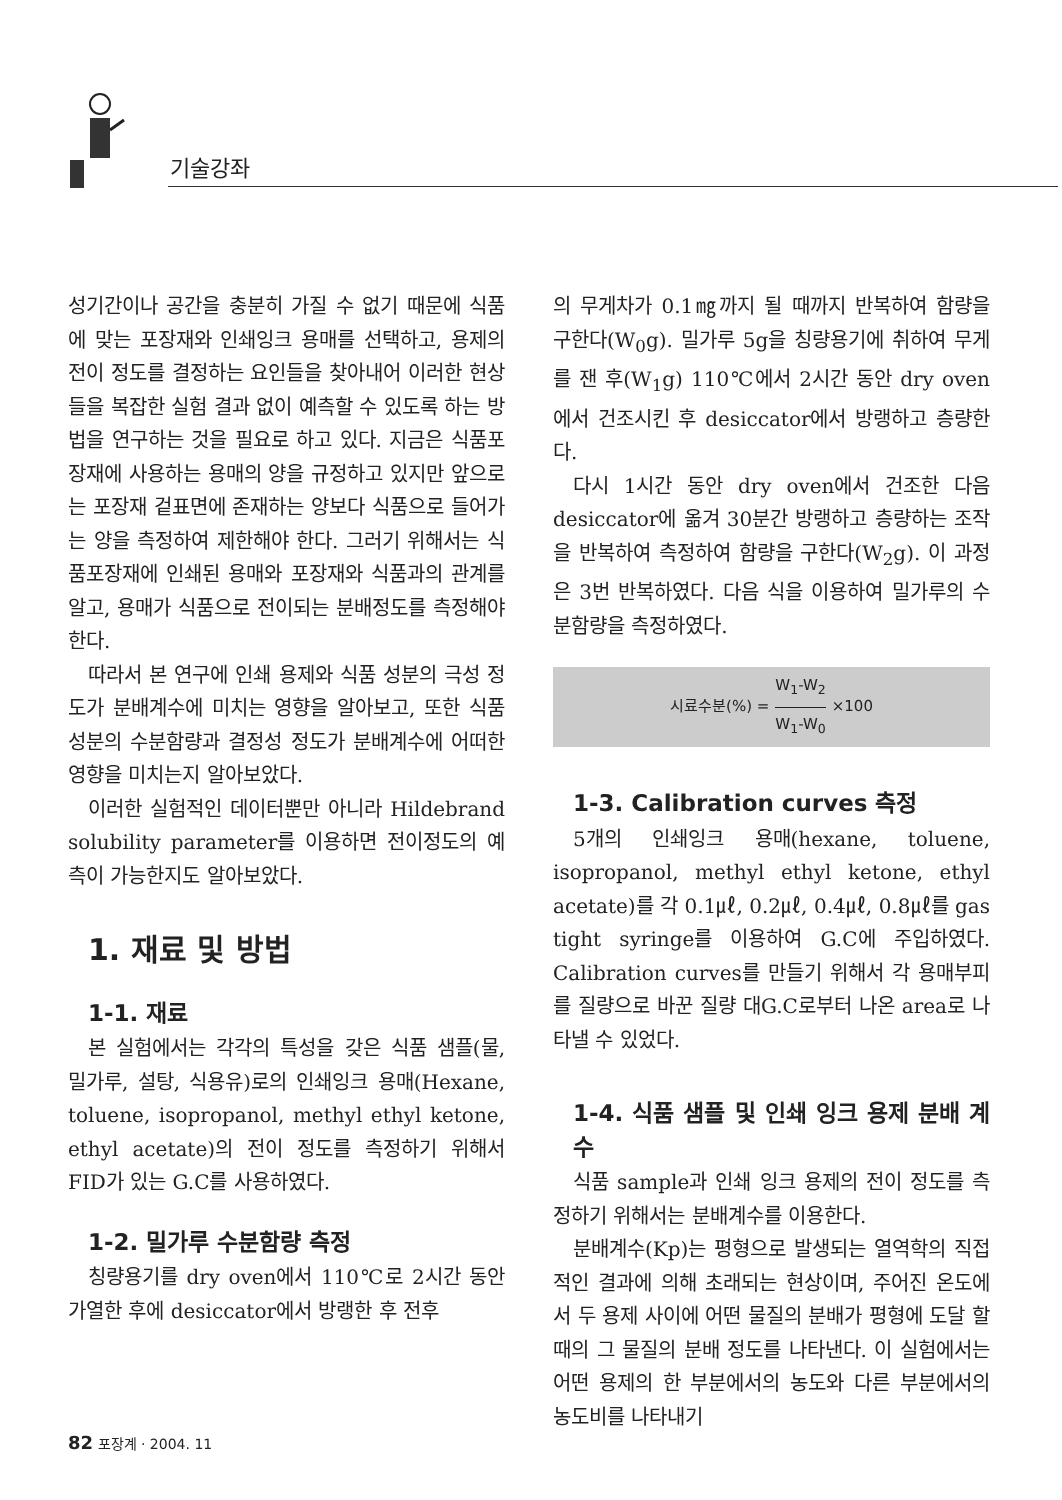기술강좌
성기간이나 공간을 충분히 가질 수 없기 때문에 식품에 맞는 포장재와 인쇄잉크 용매를 선택하고, 용제의 전이 정도를 결정하는 요인들을 찾아내어 이러한 현상들을 복잡한 실험 결과 없이 예측할 수 있도록 하는 방법을 연구하는 것을 필요로 하고 있다. 지금은 식품포장재에 사용하는 용매의 양을 규정하고 있지만 앞으로는 포장재 겉표면에 존재하는 양보다 식품으로 들어가는 양을 측정하여 제한해야 한다. 그러기 위해서는 식품포장재에 인쇄된 용매와 포장재와 식품과의 관계를 알고, 용매가 식품으로 전이되는 분배정도를 측정해야 한다.
따라서 본 연구에 인쇄 용제와 식품 성분의 극성 정도가 분배계수에 미치는 영향을 알아보고, 또한 식품성분의 수분함량과 결정성 정도가 분배계수에 어떠한 영향을 미치는지 알아보았다.
이러한 실험적인 데이터뿐만 아니라 Hildebrand solubility parameter를 이용하면 전이정도의 예측이 가능한지도 알아보았다.
1. 재료 및 방법
1-1. 재료
본 실험에서는 각각의 특성을 갖은 식품 샘플(물, 밀가루, 설탕, 식용유)로의 인쇄잉크 용매(Hexane, toluene, isopropanol, methyl ethyl ketone, ethyl acetate)의 전이 정도를 측정하기 위해서 FID가 있는 G.C를 사용하였다.
1-2. 밀가루 수분함량 측정
칭량용기를 dry oven에서 110℃로 2시간 동안 가열한 후에 desiccator에서 방랭한 후 전후
의 무게차가 0.1㎎까지 될 때까지 반복하여 함량을 구한다(W<sub>0</sub>g). 밀가루 5g을 칭량용기에 취하여 무게를 잰 후(W<sub>1</sub>g) 110℃에서 2시간 동안 dry oven에서 건조시킨 후 desiccator에서 방랭하고 층량한다.
다시 1시간 동안 dry oven에서 건조한 다음 desiccator에 옮겨 30분간 방랭하고 층량하는 조작을 반복하여 측정하여 함량을 구한다(W<sub>2</sub>g). 이 과정은 3번 반복하였다. 다음 식을 이용하여 밀가루의 수분함량을 측정하였다.
시료수분(%) = W<sub>1</sub>-W<sub>2</sub> W<sub>1</sub>-W<sub>0</sub> ×100
1-3. Calibration curves 측정
5개의 인쇄잉크 용매(hexane, toluene, isopropanol, methyl ethyl ketone, ethyl acetate)를 각 0.1㎕, 0.2㎕, 0.4㎕, 0.8㎕를 gas tight syringe를 이용하여 G.C에 주입하였다. Calibration curves를 만들기 위해서 각 용매부피를 질량으로 바꾼 질량 대G.C로부터 나온 area로 나타낼 수 있었다.
1-4. 식품 샘플 및 인쇄 잉크 용제 분배 계수
식품 sample과 인쇄 잉크 용제의 전이 정도를 측정하기 위해서는 분배계수를 이용한다.
분배계수(Kp)는 평형으로 발생되는 열역학의 직접적인 결과에 의해 초래되는 현상이며, 주어진 온도에서 두 용제 사이에 어떤 물질의 분배가 평형에 도달 할 때의 그 물질의 분배 정도를 나타낸다. 이 실험에서는 어떤 용제의 한 부분에서의 농도와 다른 부분에서의 농도비를 나타내기
82 포장계 · 2004. 11